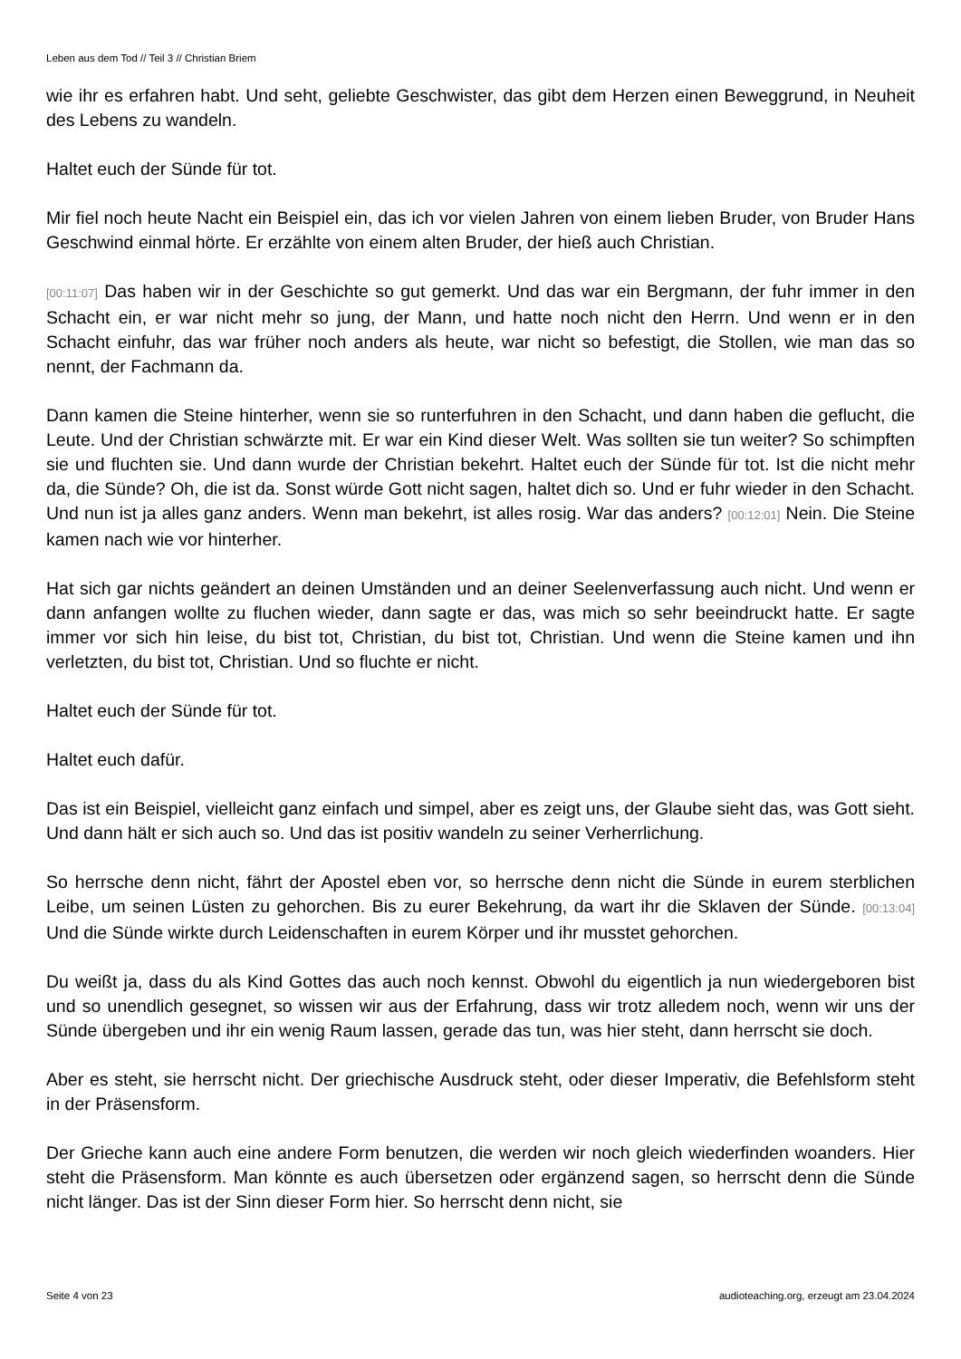Leben aus dem Tod // Teil 3 // Christian Briem
wie ihr es erfahren habt. Und seht, geliebte Geschwister, das gibt dem Herzen einen Beweggrund, in Neuheit des Lebens zu wandeln.
Haltet euch der Sünde für tot.
Mir fiel noch heute Nacht ein Beispiel ein, das ich vor vielen Jahren von einem lieben Bruder, von Bruder Hans Geschwind einmal hörte. Er erzählte von einem alten Bruder, der hieß auch Christian.
[00:11:07] Das haben wir in der Geschichte so gut gemerkt. Und das war ein Bergmann, der fuhr immer in den Schacht ein, er war nicht mehr so jung, der Mann, und hatte noch nicht den Herrn. Und wenn er in den Schacht einfuhr, das war früher noch anders als heute, war nicht so befestigt, die Stollen, wie man das so nennt, der Fachmann da.
Dann kamen die Steine hinterher, wenn sie so runterfuhren in den Schacht, und dann haben die geflucht, die Leute. Und der Christian schwärzte mit. Er war ein Kind dieser Welt. Was sollten sie tun weiter? So schimpften sie und fluchten sie. Und dann wurde der Christian bekehrt. Haltet euch der Sünde für tot. Ist die nicht mehr da, die Sünde? Oh, die ist da. Sonst würde Gott nicht sagen, haltet dich so. Und er fuhr wieder in den Schacht. Und nun ist ja alles ganz anders. Wenn man bekehrt, ist alles rosig. War das anders? [00:12:01] Nein. Die Steine kamen nach wie vor hinterher.
Hat sich gar nichts geändert an deinen Umständen und an deiner Seelenverfassung auch nicht. Und wenn er dann anfangen wollte zu fluchen wieder, dann sagte er das, was mich so sehr beeindruckt hatte. Er sagte immer vor sich hin leise, du bist tot, Christian, du bist tot, Christian. Und wenn die Steine kamen und ihn verletzten, du bist tot, Christian. Und so fluchte er nicht.
Haltet euch der Sünde für tot.
Haltet euch dafür.
Das ist ein Beispiel, vielleicht ganz einfach und simpel, aber es zeigt uns, der Glaube sieht das, was Gott sieht. Und dann hält er sich auch so. Und das ist positiv wandeln zu seiner Verherrlichung.
So herrsche denn nicht, fährt der Apostel eben vor, so herrsche denn nicht die Sünde in eurem sterblichen Leibe, um seinen Lüsten zu gehorchen. Bis zu eurer Bekehrung, da wart ihr die Sklaven der Sünde. [00:13:04] Und die Sünde wirkte durch Leidenschaften in eurem Körper und ihr musstet gehorchen.
Du weißt ja, dass du als Kind Gottes das auch noch kennst. Obwohl du eigentlich ja nun wiedergeboren bist und so unendlich gesegnet, so wissen wir aus der Erfahrung, dass wir trotz alledem noch, wenn wir uns der Sünde übergeben und ihr ein wenig Raum lassen, gerade das tun, was hier steht, dann herrscht sie doch.
Aber es steht, sie herrscht nicht. Der griechische Ausdruck steht, oder dieser Imperativ, die Befehlsform steht in der Präsensform.
Der Grieche kann auch eine andere Form benutzen, die werden wir noch gleich wiederfinden woanders. Hier steht die Präsensform. Man könnte es auch übersetzen oder ergänzend sagen, so herrscht denn die Sünde nicht länger. Das ist der Sinn dieser Form hier. So herrscht denn nicht, sie
Seite 4 von 23 audioteaching.org, erzeugt am 23.04.2024